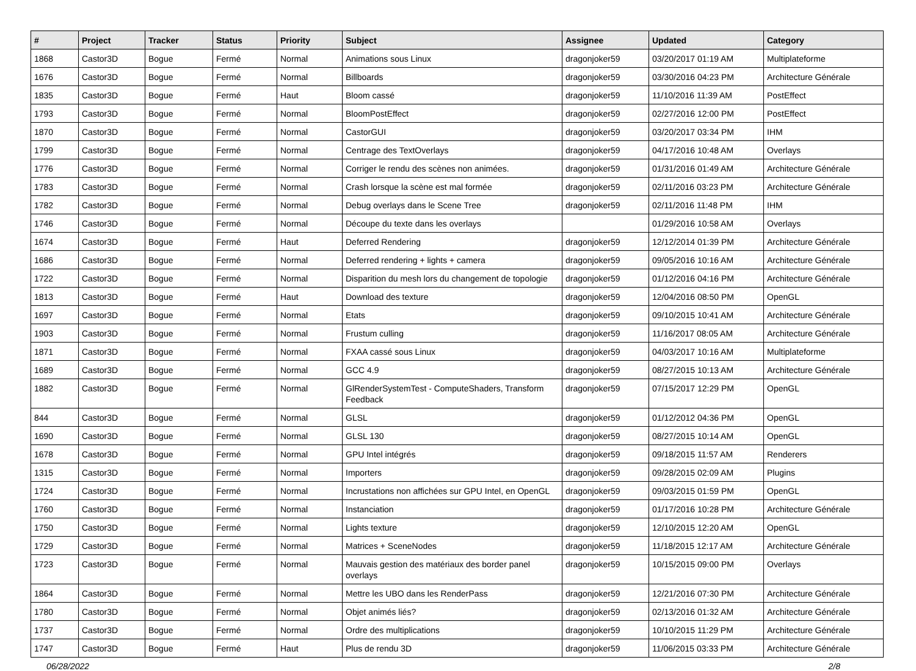| # | Project | Tracker | Status | Priority | Subject | Assignee | Updated | Category |
| --- | --- | --- | --- | --- | --- | --- | --- | --- |
| 1868 | Castor3D | Bogue | Fermé | Normal | Animations sous Linux | dragonjoker59 | 03/20/2017 01:19 AM | Multiplateforme |
| 1676 | Castor3D | Bogue | Fermé | Normal | Billboards | dragonjoker59 | 03/30/2016 04:23 PM | Architecture Générale |
| 1835 | Castor3D | Bogue | Fermé | Haut | Bloom cassé | dragonjoker59 | 11/10/2016 11:39 AM | PostEffect |
| 1793 | Castor3D | Bogue | Fermé | Normal | BloomPostEffect | dragonjoker59 | 02/27/2016 12:00 PM | PostEffect |
| 1870 | Castor3D | Bogue | Fermé | Normal | CastorGUI | dragonjoker59 | 03/20/2017 03:34 PM | IHM |
| 1799 | Castor3D | Bogue | Fermé | Normal | Centrage des TextOverlays | dragonjoker59 | 04/17/2016 10:48 AM | Overlays |
| 1776 | Castor3D | Bogue | Fermé | Normal | Corriger le rendu des scènes non animées. | dragonjoker59 | 01/31/2016 01:49 AM | Architecture Générale |
| 1783 | Castor3D | Bogue | Fermé | Normal | Crash lorsque la scène est mal formée | dragonjoker59 | 02/11/2016 03:23 PM | Architecture Générale |
| 1782 | Castor3D | Bogue | Fermé | Normal | Debug overlays dans le Scene Tree | dragonjoker59 | 02/11/2016 11:48 PM | IHM |
| 1746 | Castor3D | Bogue | Fermé | Normal | Découpe du texte dans les overlays | | 01/29/2016 10:58 AM | Overlays |
| 1674 | Castor3D | Bogue | Fermé | Haut | Deferred Rendering | dragonjoker59 | 12/12/2014 01:39 PM | Architecture Générale |
| 1686 | Castor3D | Bogue | Fermé | Normal | Deferred rendering + lights + camera | dragonjoker59 | 09/05/2016 10:16 AM | Architecture Générale |
| 1722 | Castor3D | Bogue | Fermé | Normal | Disparition du mesh lors du changement de topologie | dragonjoker59 | 01/12/2016 04:16 PM | Architecture Générale |
| 1813 | Castor3D | Bogue | Fermé | Haut | Download des texture | dragonjoker59 | 12/04/2016 08:50 PM | OpenGL |
| 1697 | Castor3D | Bogue | Fermé | Normal | Etats | dragonjoker59 | 09/10/2015 10:41 AM | Architecture Générale |
| 1903 | Castor3D | Bogue | Fermé | Normal | Frustum culling | dragonjoker59 | 11/16/2017 08:05 AM | Architecture Générale |
| 1871 | Castor3D | Bogue | Fermé | Normal | FXAA cassé sous Linux | dragonjoker59 | 04/03/2017 10:16 AM | Multiplateforme |
| 1689 | Castor3D | Bogue | Fermé | Normal | GCC 4.9 | dragonjoker59 | 08/27/2015 10:13 AM | Architecture Générale |
| 1882 | Castor3D | Bogue | Fermé | Normal | GlRenderSystemTest - ComputeShaders, Transform Feedback | dragonjoker59 | 07/15/2017 12:29 PM | OpenGL |
| 844 | Castor3D | Bogue | Fermé | Normal | GLSL | dragonjoker59 | 01/12/2012 04:36 PM | OpenGL |
| 1690 | Castor3D | Bogue | Fermé | Normal | GLSL 130 | dragonjoker59 | 08/27/2015 10:14 AM | OpenGL |
| 1678 | Castor3D | Bogue | Fermé | Normal | GPU Intel intégrés | dragonjoker59 | 09/18/2015 11:57 AM | Renderers |
| 1315 | Castor3D | Bogue | Fermé | Normal | Importers | dragonjoker59 | 09/28/2015 02:09 AM | Plugins |
| 1724 | Castor3D | Bogue | Fermé | Normal | Incrustations non affichées sur GPU Intel, en OpenGL | dragonjoker59 | 09/03/2015 01:59 PM | OpenGL |
| 1760 | Castor3D | Bogue | Fermé | Normal | Instanciation | dragonjoker59 | 01/17/2016 10:28 PM | Architecture Générale |
| 1750 | Castor3D | Bogue | Fermé | Normal | Lights texture | dragonjoker59 | 12/10/2015 12:20 AM | OpenGL |
| 1729 | Castor3D | Bogue | Fermé | Normal | Matrices + SceneNodes | dragonjoker59 | 11/18/2015 12:17 AM | Architecture Générale |
| 1723 | Castor3D | Bogue | Fermé | Normal | Mauvais gestion des matériaux des border panel overlays | dragonjoker59 | 10/15/2015 09:00 PM | Overlays |
| 1864 | Castor3D | Bogue | Fermé | Normal | Mettre les UBO dans les RenderPass | dragonjoker59 | 12/21/2016 07:30 PM | Architecture Générale |
| 1780 | Castor3D | Bogue | Fermé | Normal | Objet animés liés? | dragonjoker59 | 02/13/2016 01:32 AM | Architecture Générale |
| 1737 | Castor3D | Bogue | Fermé | Normal | Ordre des multiplications | dragonjoker59 | 10/10/2015 11:29 PM | Architecture Générale |
| 1747 | Castor3D | Bogue | Fermé | Haut | Plus de rendu 3D | dragonjoker59 | 11/06/2015 03:33 PM | Architecture Générale |
06/28/2022 2/8